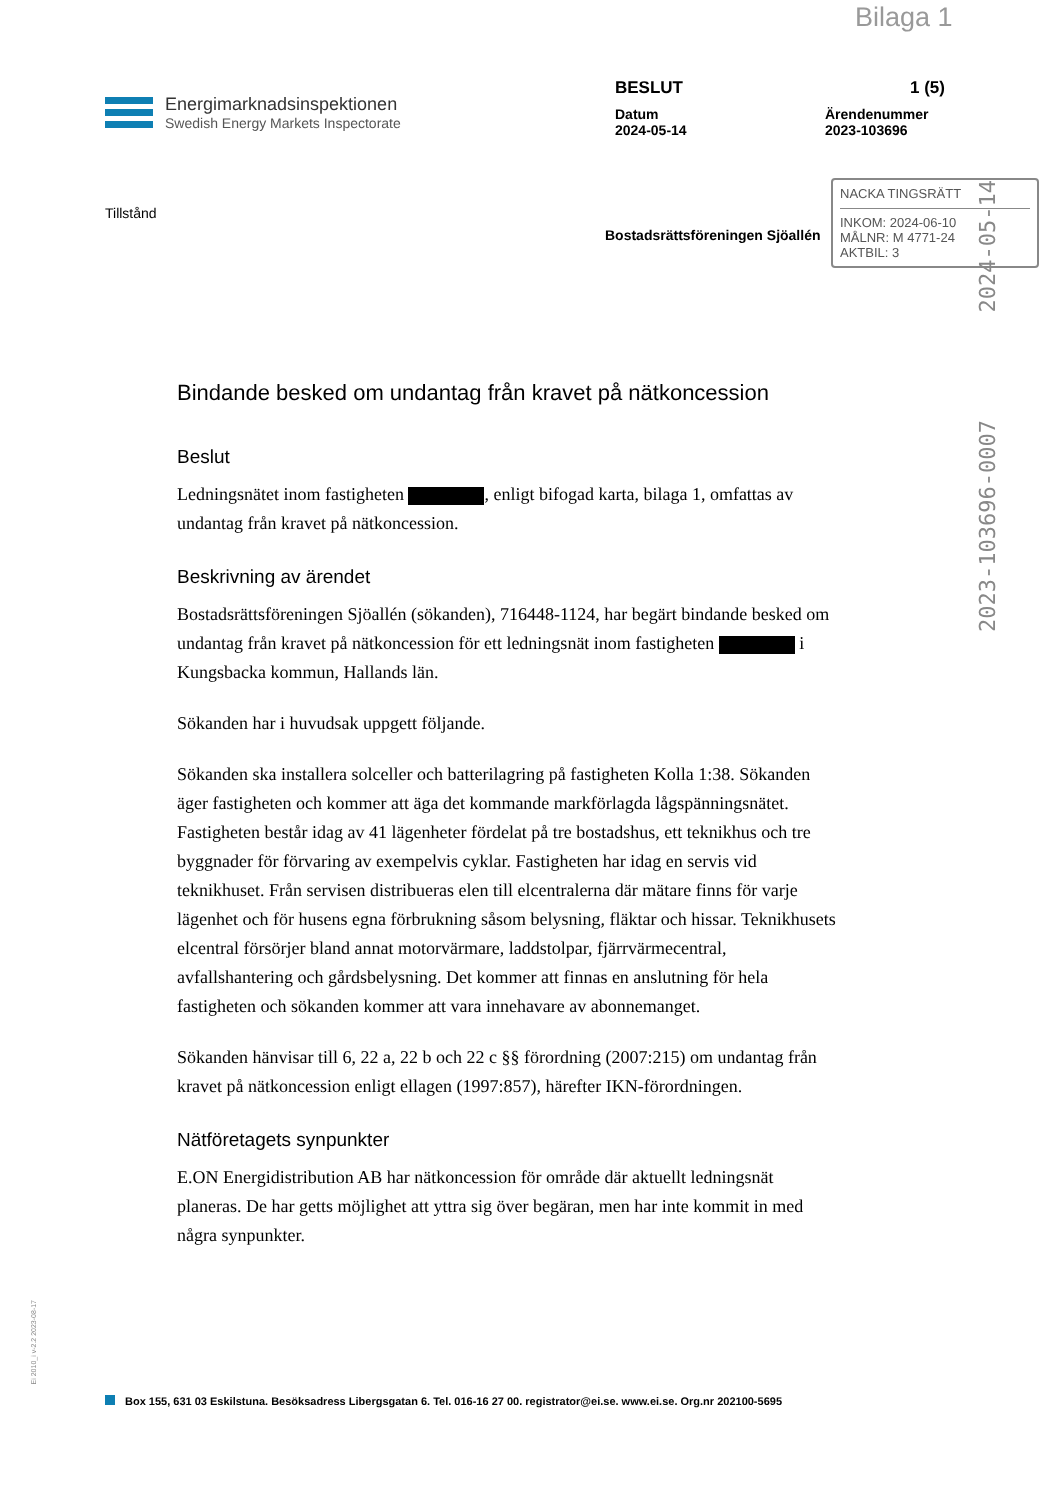Bilaga 1
Energimarknadsinspektionen
Swedish Energy Markets Inspectorate
BESLUT 1 (5)
Datum
2024-05-14 Ärendenummer
2023-103696
Tillstånd
Bostadsrättsföreningen Sjöallén
NACKA TINGSRÄTT
INKOM: 2024-06-10
MÅLNR: M 4771-24
AKTBIL: 3
2024-05-14
2023-103696-0007
Bindande besked om undantag från kravet på nätkoncession
Beslut
Ledningsnätet inom fastigheten , enligt bifogad karta, bilaga 1, omfattas av undantag från kravet på nätkoncession.
Beskrivning av ärendet
Bostadsrättsföreningen Sjöallén (sökanden), 716448-1124, har begärt bindande besked om undantag från kravet på nätkoncession för ett ledningsnät inom fastigheten i Kungsbacka kommun, Hallands län.
Sökanden har i huvudsak uppgett följande.
Sökanden ska installera solceller och batterilagring på fastigheten Kolla 1:38. Sökanden äger fastigheten och kommer att äga det kommande markförlagda lågspänningsnätet. Fastigheten består idag av 41 lägenheter fördelat på tre bostadshus, ett teknikhus och tre byggnader för förvaring av exempelvis cyklar. Fastigheten har idag en servis vid teknikhuset. Från servisen distribueras elen till elcentralerna där mätare finns för varje lägenhet och för husens egna förbrukning såsom belysning, fläktar och hissar. Teknikhusets elcentral försörjer bland annat motorvärmare, laddstolpar, fjärrvärmecentral, avfallshantering och gårdsbelysning. Det kommer att finnas en anslutning för hela fastigheten och sökanden kommer att vara innehavare av abonnemanget.
Sökanden hänvisar till 6, 22 a, 22 b och 22 c §§ förordning (2007:215) om undantag från kravet på nätkoncession enligt ellagen (1997:857), härefter IKN-förordningen.
Nätföretagets synpunkter
E.ON Energidistribution AB har nätkoncession för område där aktuellt ledningsnät planeras. De har getts möjlighet att yttra sig över begäran, men har inte kommit in med några synpunkter.
Ei 2010_i v-2.2 2023-08-17
Box 155, 631 03 Eskilstuna. Besöksadress Libergsgatan 6. Tel. 016-16 27 00. registrator@ei.se. www.ei.se. Org.nr 202100-5695